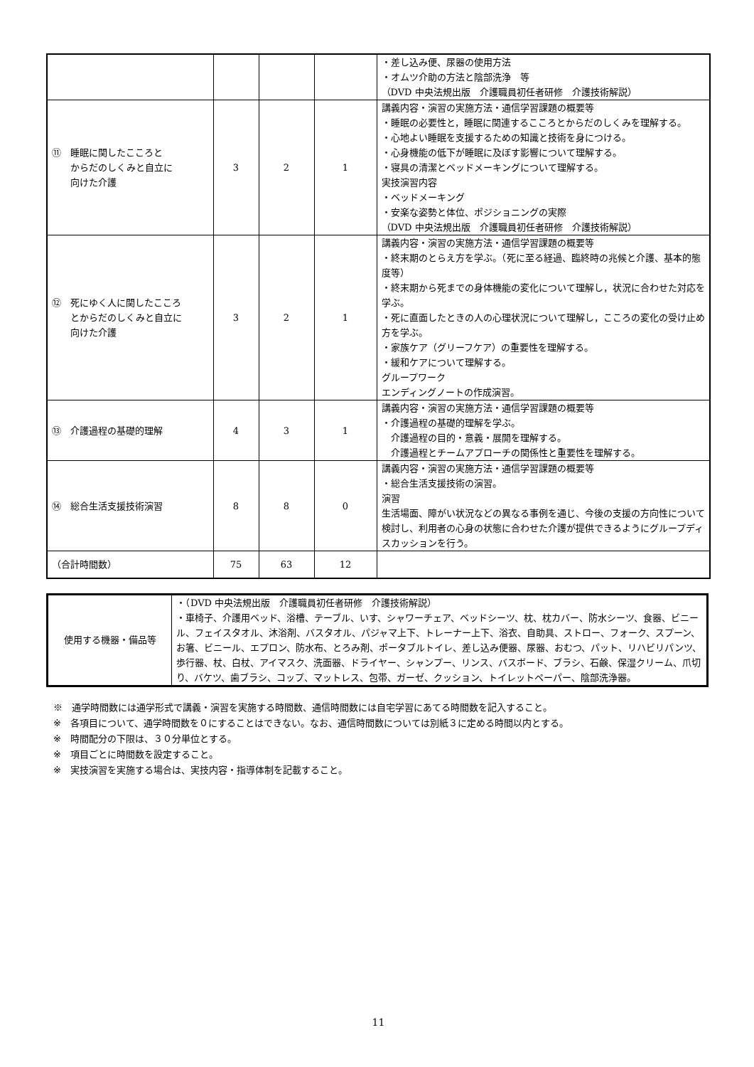| | | | | ・差し込み便、尿器の使用方法 ・オムツ介助の方法と陰部洗浄 等 （DVD 中央法規出版 介護職員初任者研修 介護技術解説） |
| ⑪ 睡眠に関したこころと からだのしくみと自立に 向けた介護 | 3 | 2 | 1 | 講義内容・演習の実施方法・通信学習課題の概要等 ・睡眠の必要性と，睡眠に関連するこころとからだのしくみを理解する。 ・心地よい睡眠を支援するための知識と技術を身につける。 ・心身機能の低下が睡眠に及ぼす影響について理解する。 ・寝具の清潔とベッドメーキングについて理解する。 実技演習内容 ・ベッドメーキング ・安楽な姿勢と体位、ポジショニングの実際 （DVD 中央法規出版 介護職員初任者研修 介護技術解説） |
| ⑫ 死にゆく人に関したこころ とからだのしくみと自立に 向けた介護 | 3 | 2 | 1 | 講義内容・演習の実施方法・通信学習課題の概要等 ・終末期のとらえ方を学ぶ。（死に至る経過、臨終時の兆候と介護、基本的態度等） ・終末期から死までの身体機能の変化について理解し，状況に合わせた対応を学ぶ。 ・死に直面したときの人の心理状況について理解し，こころの変化の受け止め方を学ぶ。 ・家族ケア（グリーフケア）の重要性を理解する。 ・緩和ケアについて理解する。 グループワーク エンディングノートの作成演習。 |
| ⑬ 介護過程の基礎的理解 | 4 | 3 | 1 | 講義内容・演習の実施方法・通信学習課題の概要等 ・介護過程の基礎的理解を学ぶ。 介護過程の目的・意義・展開を理解する。 介護過程とチームアプローチの関係性と重要性を理解する。 |
| ⑭ 総合生活支援技術演習 | 8 | 8 | 0 | 講義内容・演習の実施方法・通信学習課題の概要等 ・総合生活支援技術の演習。 演習 生活場面、障がい状況などの異なる事例を通じ、今後の支援の方向性について検討し、利用者の心身の状態に合わせた介護が提供できるようにグループディスカッションを行う。 |
| （合計時間数） | 75 | 63 | 12 | |
| 使用する機器・備品等 | ・（DVD 中央法規出版 介護職員初任者研修 介護技術解説） ・車椅子、介護用ベッド、浴槽、テーブル、いす、シャワーチェア、ベッドシーツ、枕、枕カバー、防水シーツ、食器、ビニール、フェイスタオル、沐浴剤、バスタオル、パジャマ上下、トレーナー上下、浴衣、自助具、ストロー、フォーク、スプーン、お箸、ビニール、エプロン、防水布、とろみ剤、ポータブルトイレ、差し込み便器、尿器、おむつ、パット、リハビリパンツ、歩行器、杖、白杖、アイマスク、洗面器、ドライヤー、シャンプー、リンス、バスボード、ブラシ、石鹸、保湿クリーム、爪切り、バケツ、歯ブラシ、コップ、マットレス、包帯、ガーゼ、クッション、トイレットペーパー、陰部洗浄器。 |
※　通学時間数には通学形式で講義・演習を実施する時間数、通信時間数には自宅学習にあてる時間数を記入すること。
※　各項目について、通学時間数を０にすることはできない。なお、通信時間数については別紙３に定める時間以内とする。
※　時間配分の下限は、３０分単位とする。
※　項目ごとに時間数を設定すること。
※　実技演習を実施する場合は、実技内容・指導体制を記載すること。
11